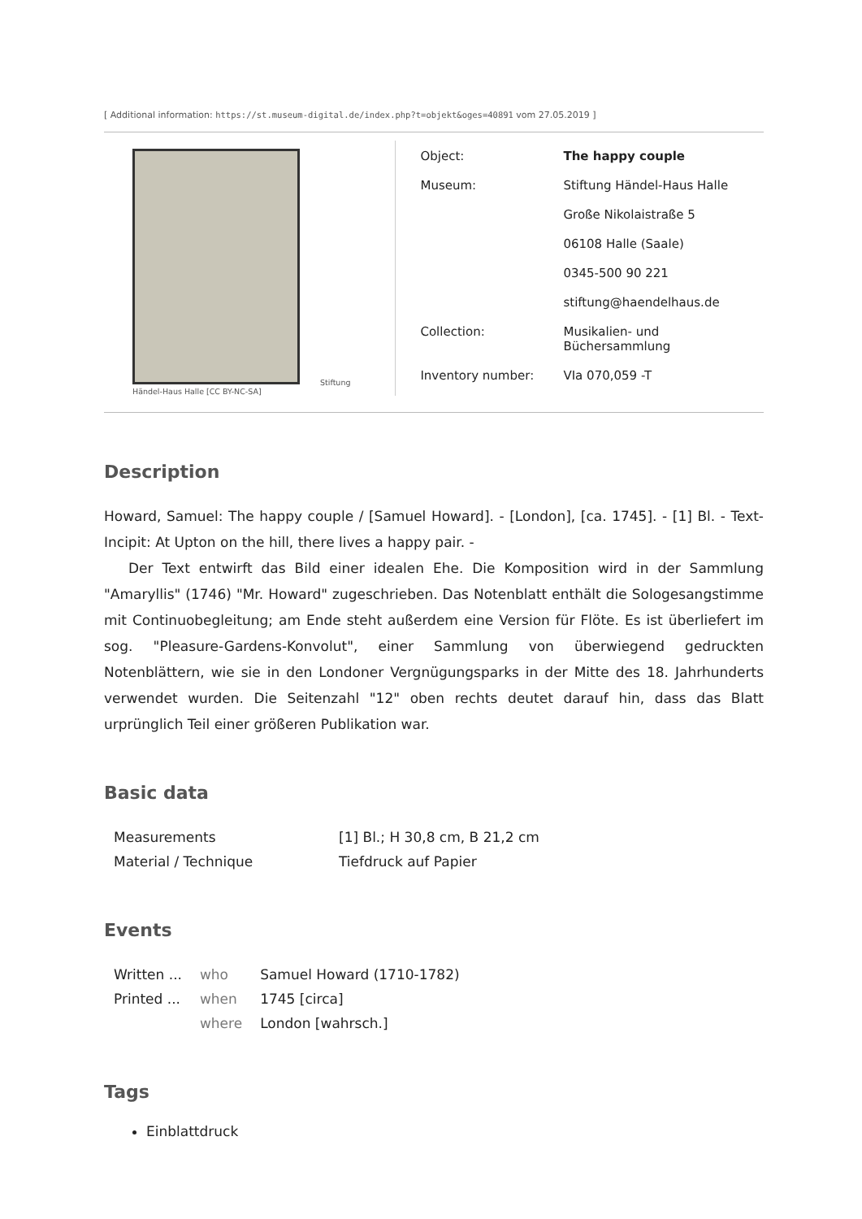[ Additional information: https://st.museum-digital.de/index.php?t=objekt&oges=40891 vom 27.05.2019 ]
Stiftung
Händel-Haus Halle [CC BY-NC-SA]
| Object: | The happy couple |
| Museum: | Stiftung Händel-Haus Halle |
| | Große Nikolaistraße 5 |
| | 06108 Halle (Saale) |
| | 0345-500 90 221 |
| | stiftung@haendelhaus.de |
| Collection: | Musikalien- und Büchersammlung |
| Inventory number: | VIa 070,059 -T |
Description
Howard, Samuel: The happy couple / [Samuel Howard]. - [London], [ca. 1745]. - [1] Bl. - Text-Incipit: At Upton on the hill, there lives a happy pair. -
Der Text entwirft das Bild einer idealen Ehe. Die Komposition wird in der Sammlung "Amaryllis" (1746) "Mr. Howard" zugeschrieben. Das Notenblatt enthält die Sologesangstimme mit Continuobegleitung; am Ende steht außerdem eine Version für Flöte. Es ist überliefert im sog. "Pleasure-Gardens-Konvolut", einer Sammlung von überwiegend gedruckten Notenblättern, wie sie in den Londoner Vergnügungsparks in der Mitte des 18. Jahrhunderts verwendet wurden. Die Seitenzahl "12" oben rechts deutet darauf hin, dass das Blatt urprünglich Teil einer größeren Publikation war.
Basic data
| Measurements | [1] Bl.; H 30,8 cm, B 21,2 cm |
| Material / Technique | Tiefdruck auf Papier |
Events
| Written ... | who | Samuel Howard (1710-1782) |
| Printed ... | when | 1745 [circa] |
| | where | London [wahrsch.] |
Tags
Einblattdruck